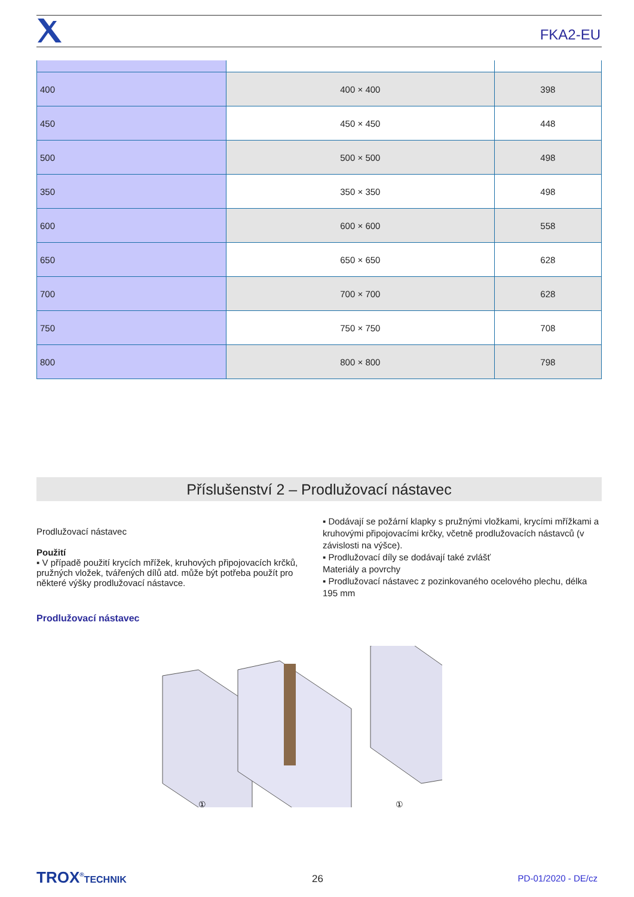FKA2-EU
| 400 | 400 × 400 | 398 |
| 450 | 450 × 450 | 448 |
| 500 | 500 × 500 | 498 |
| 350 | 350 × 350 | 498 |
| 600 | 600 × 600 | 558 |
| 650 | 650 × 650 | 628 |
| 700 | 700 × 700 | 628 |
| 750 | 750 × 750 | 708 |
| 800 | 800 × 800 | 798 |
Příslušenství 2 – Prodlužovací nástavec
Prodlužovací nástavec
Použití
▪ V případě použití krycích mřížek, kruhových připojovacích krčků, pružných vložek, tvářených dílů atd. může být potřeba použít pro některé výšky prodlužovací nástavce.
▪ Dodávají se požární klapky s pružnými vložkami, krycími mřížkami a kruhovými připojovacími krčky, včetně prodlužovacích nástavců (v závislosti na výšce).
▪ Prodlužovací díly se dodávají také zvlášť
Materiály a povrchy
▪ Prodlužovací nástavec z pozinkovaného ocelového plechu, délka 195 mm
Prodlužovací nástavec
①
①
TROX<sup>®</sup>TECHNIK 26 PD-01/2020 - DE/cz